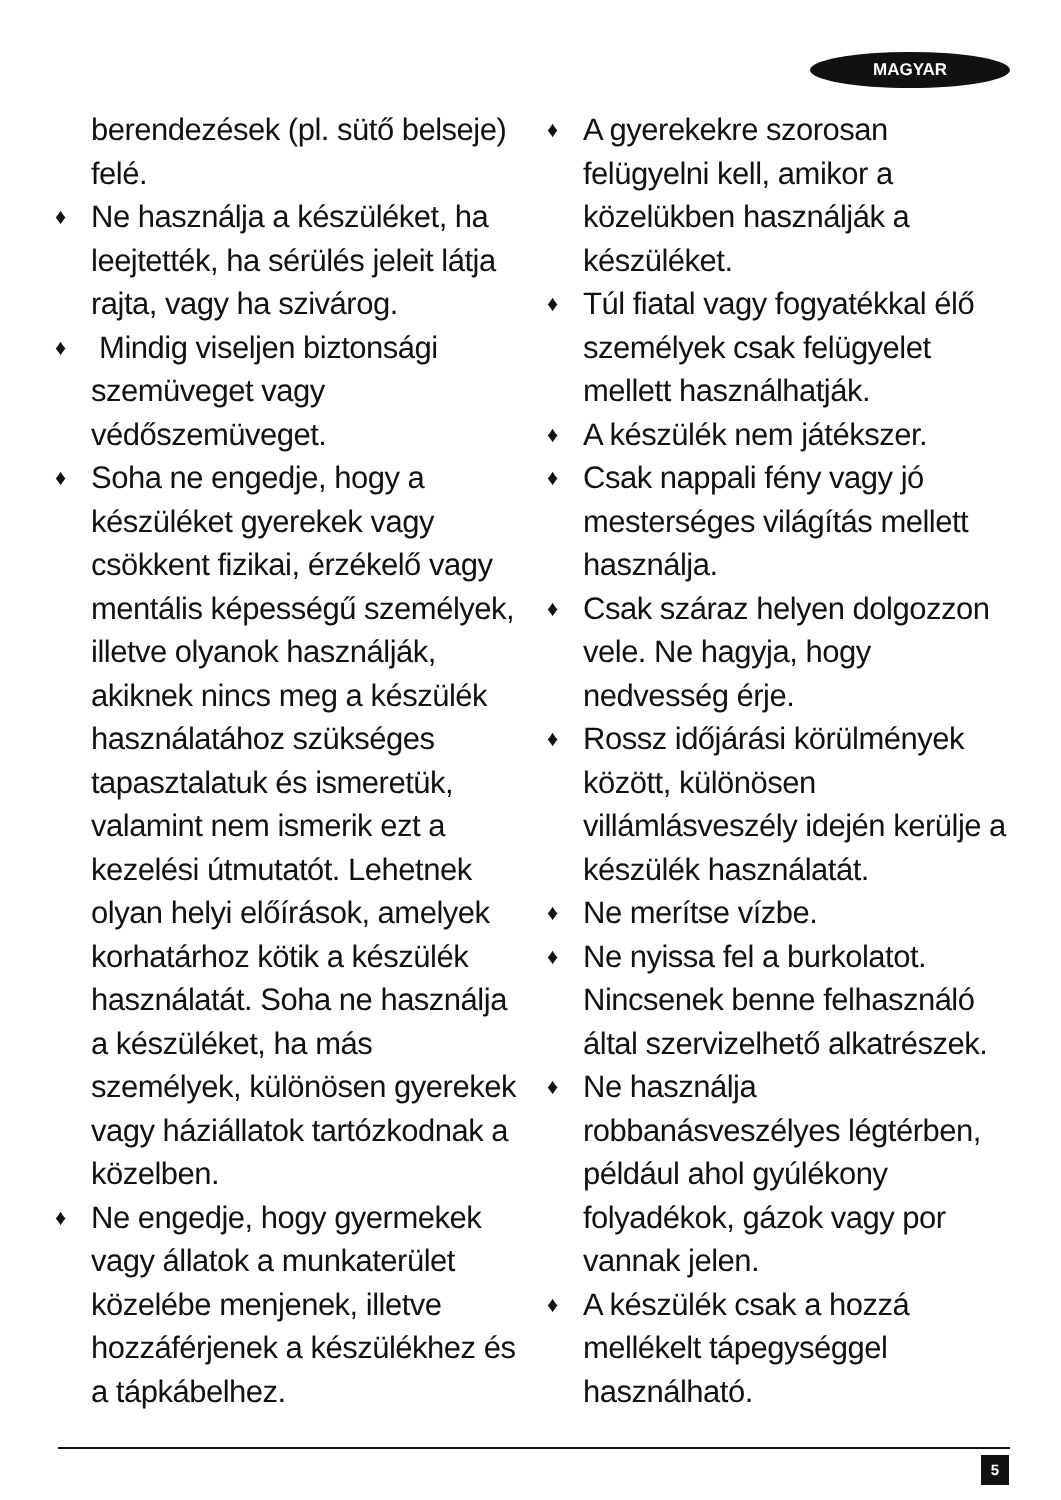MAGYAR
berendezések (pl. sütő belseje) felé.
♦ Ne használja a készüléket, ha leejtették, ha sérülés jeleit látja rajta, vagy ha szivárog.
♦ Mindig viseljen biztonsági szemüveget vagy védőszemüveget.
♦ Soha ne engedje, hogy a készüléket gyerekek vagy csökkent fizikai, érzékelő vagy mentális képességű személyek, illetve olyanok használják, akiknek nincs meg a készülék használatához szükséges tapasztalatuk és ismeretük, valamint nem ismerik ezt a kezelési útmutatót. Lehetnek olyan helyi előírások, amelyek korhatárhoz kötik a készülék használatát. Soha ne használja a készüléket, ha más személyek, különösen gyerekek vagy háziállatok tartózkodnak a közelben.
♦ Ne engedje, hogy gyermekek vagy állatok a munkaterület közelébe menjenek, illetve hozzáférjenek a készülékhez és a tápkábelhez.
♦ A gyerekekre szorosan felügyelni kell, amikor a közelükben használják a készüléket.
♦ Túl fiatal vagy fogyatékkal élő személyek csak felügyelet mellett használhatják.
♦ A készülék nem játékszer.
♦ Csak nappali fény vagy jó mesterséges világítás mellett használja.
♦ Csak száraz helyen dolgozzon vele. Ne hagyja, hogy nedvesség érje.
♦ Rossz időjárási körülmények között, különösen villámlásveszély idején kerülje a készülék használatát.
♦ Ne merítse vízbe.
♦ Ne nyissa fel a burkolatot. Nincsenek benne felhasználó által szervizelhető alkatrészek.
♦ Ne használja robbanásveszélyes légtérben, például ahol gyúlékony folyadékok, gázok vagy por vannak jelen.
♦ A készülék csak a hozzá mellékelt tápegységgel használható.
5